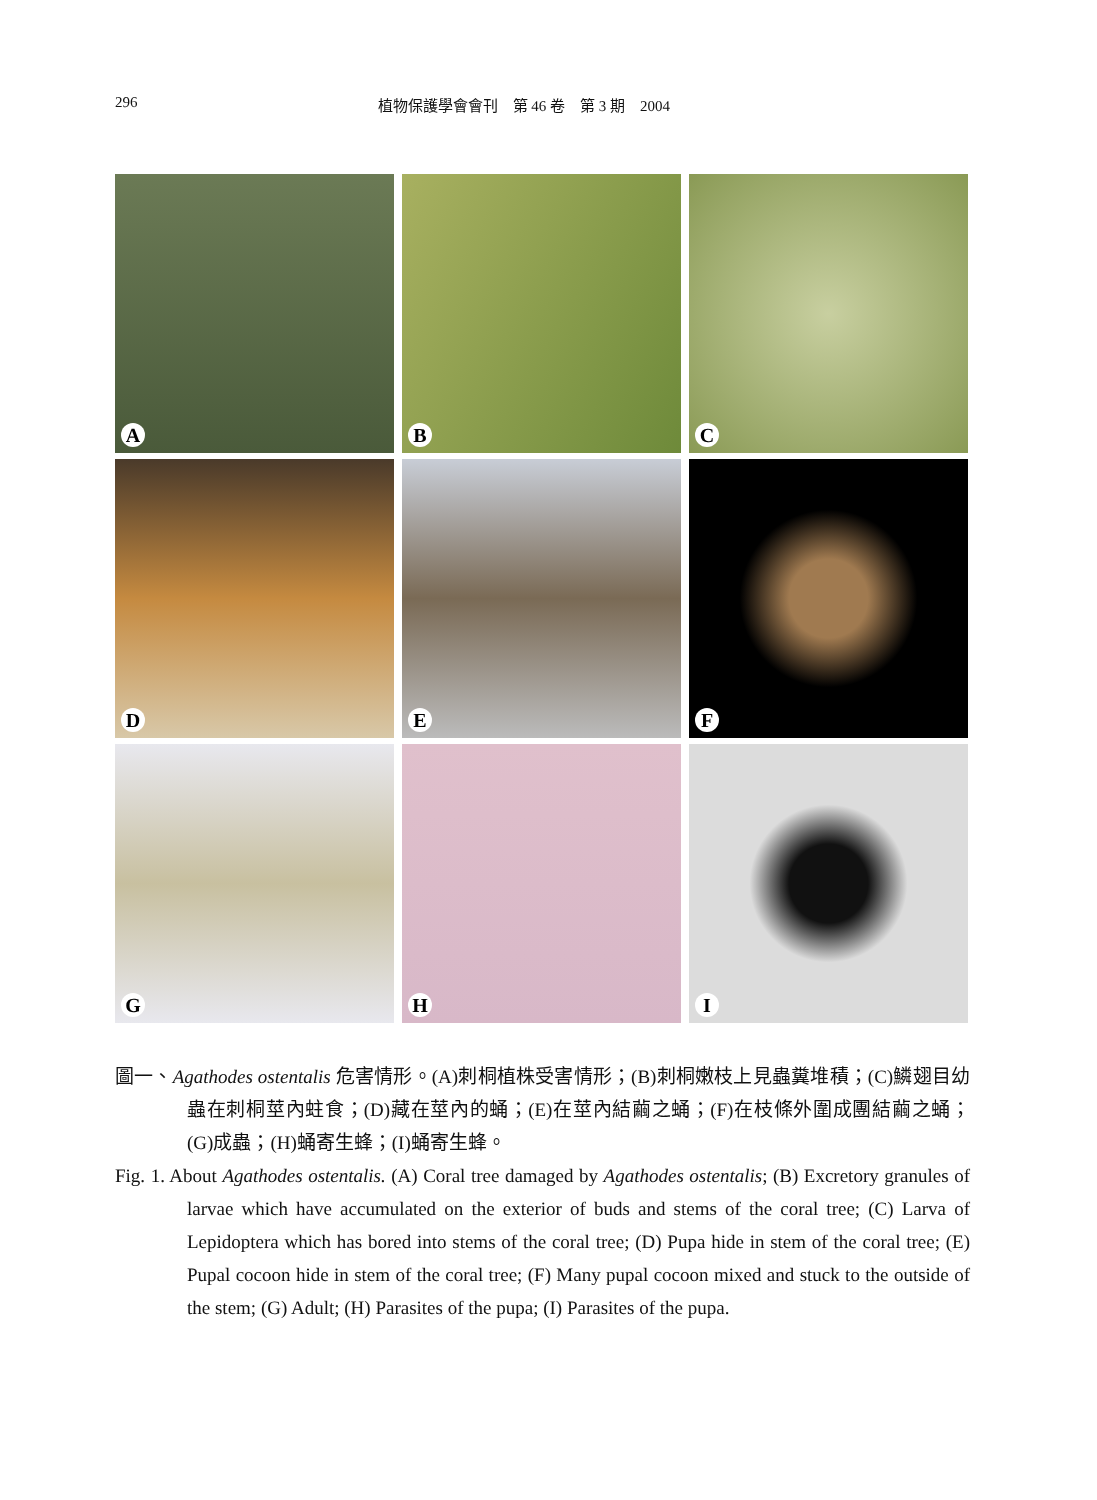296 植物保護學會會刊　第 46 卷　第 3 期　2004
A
B
C
D
E
F
G
H
I
圖一、Agathodes ostentalis 危害情形。(A)刺桐植株受害情形；(B)刺桐嫩枝上見蟲糞堆積；(C)鱗翅目幼蟲在刺桐莖內蛀食；(D)藏在莖內的蛹；(E)在莖內結繭之蛹；(F)在枝條外圍成團結繭之蛹；(G)成蟲；(H)蛹寄生蜂；(I)蛹寄生蜂。
Fig. 1. About Agathodes ostentalis. (A) Coral tree damaged by Agathodes ostentalis; (B) Excretory granules of larvae which have accumulated on the exterior of buds and stems of the coral tree; (C) Larva of Lepidoptera which has bored into stems of the coral tree; (D) Pupa hide in stem of the coral tree; (E) Pupal cocoon hide in stem of the coral tree; (F) Many pupal cocoon mixed and stuck to the outside of the stem; (G) Adult; (H) Parasites of the pupa; (I) Parasites of the pupa.